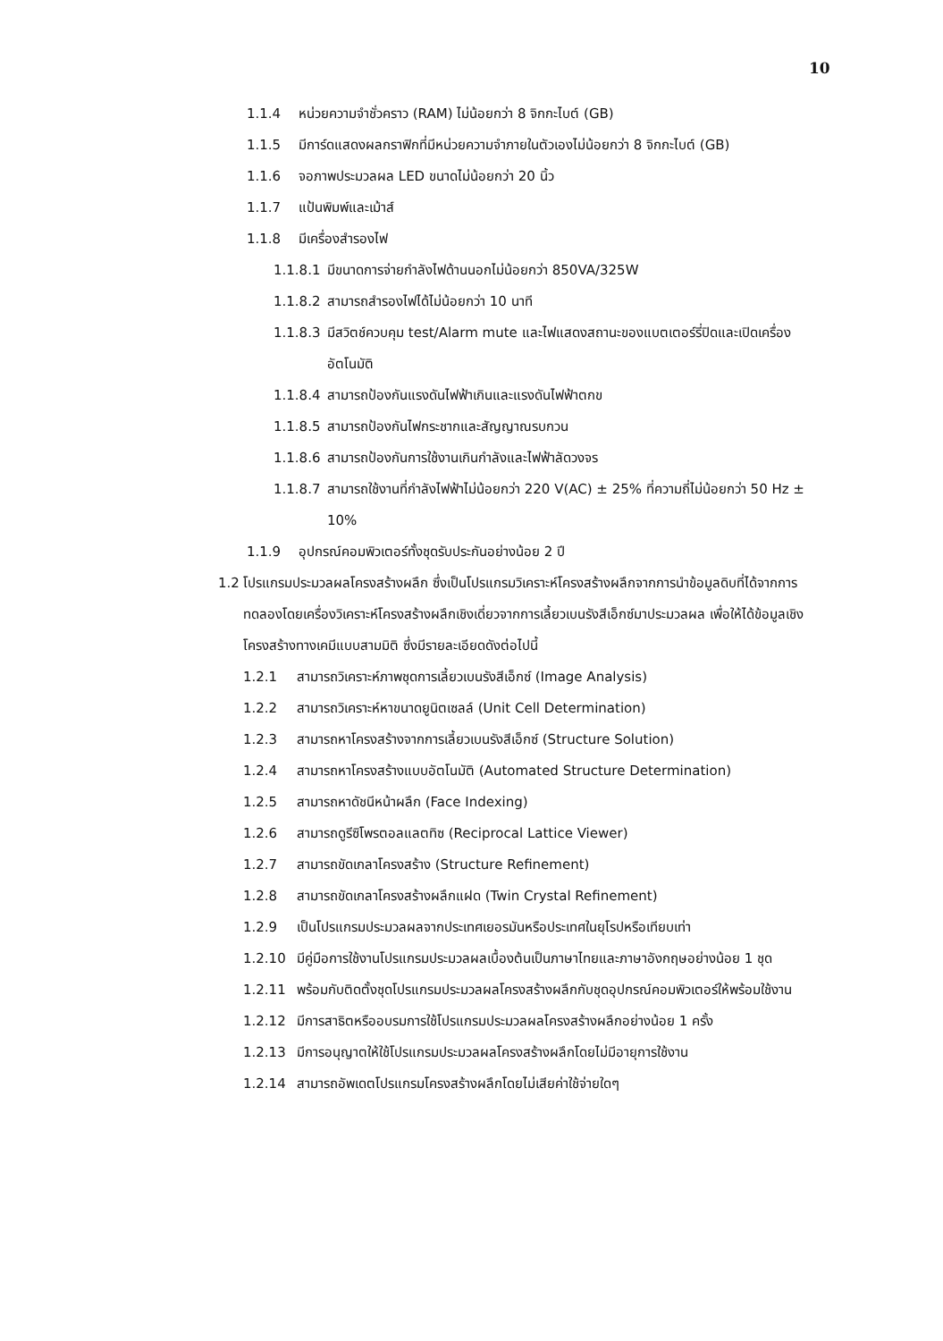10
1.1.4 หน่วยความจำชั่วคราว (RAM) ไม่น้อยกว่า 8 จิกกะไบต์ (GB)
1.1.5 มีการ์ดแสดงผลกราฟิกที่มีหน่วยความจำภายในตัวเองไม่น้อยกว่า 8 จิกกะไบต์ (GB)
1.1.6 จอภาพประมวลผล LED ขนาดไม่น้อยกว่า 20 นิ้ว
1.1.7 แป้นพิมพ์และเม้าส์
1.1.8 มีเครื่องสำรองไฟ
1.1.8.1 มีขนาดการจ่ายกำลังไฟด้านนอกไม่น้อยกว่า 850VA/325W
1.1.8.2 สามารถสำรองไฟได้ไม่น้อยกว่า 10 นาที
1.1.8.3 มีสวิตช์ควบคุม test/Alarm mute และไฟแสดงสถานะของแบตเตอร์รี่ปิดและเปิดเครื่องอัตโนมัติ
1.1.8.4 สามารถป้องกันแรงดันไฟฟ้าเกินและแรงดันไฟฟ้าตกข
1.1.8.5 สามารถป้องกันไฟกระชากและสัญญาณรบกวน
1.1.8.6 สามารถป้องกันการใช้งานเกินกำลังและไฟฟ้าลัดวงจร
1.1.8.7 สามารถใช้งานที่กำลังไฟฟ้าไม่น้อยกว่า 220 V(AC) ± 25% ที่ความถี่ไม่น้อยกว่า 50 Hz ± 10%
1.1.9 อุปกรณ์คอมพิวเตอร์ทั้งชุดรับประกันอย่างน้อย 2 ปี
1.2 โปรแกรมประมวลผลโครงสร้างผลึก ซึ่งเป็นโปรแกรมวิเคราะห์โครงสร้างผลึกจากการนำข้อมูลดิบที่ได้จากการทดลองโดยเครื่องวิเคราะห์โครงสร้างผลึกเชิงเดี่ยวจากการเลี้ยวเบนรังสีเอ็กซ์มาประมวลผล เพื่อให้ได้ข้อมูลเชิงโครงสร้างทางเคมีแบบสามมิติ ซึ่งมีรายละเอียดดังต่อไปนี้
1.2.1 สามารถวิเคราะห์ภาพชุดการเลี้ยวเบนรังสีเอ็กซ์ (Image Analysis)
1.2.2 สามารถวิเคราะห์หาขนาดยูนิตเซลล์ (Unit Cell Determination)
1.2.3 สามารถหาโครงสร้างจากการเลี้ยวเบนรังสีเอ็กซ์ (Structure Solution)
1.2.4 สามารถหาโครงสร้างแบบอัตโนมัติ (Automated Structure Determination)
1.2.5 สามารถหาดัชนีหน้าผลึก (Face Indexing)
1.2.6 สามารถดูรีซิโพรตอลแลตทิซ (Reciprocal Lattice Viewer)
1.2.7 สามารถขัดเกลาโครงสร้าง (Structure Refinement)
1.2.8 สามารถขัดเกลาโครงสร้างผลึกแฝด (Twin Crystal Refinement)
1.2.9 เป็นโปรแกรมประมวลผลจากประเทศเยอรมันหรือประเทศในยุโรปหรือเทียบเท่า
1.2.10 มีคู่มือการใช้งานโปรแกรมประมวลผลเบื้องต้นเป็นภาษาไทยและภาษาอังกฤษอย่างน้อย 1 ชุด
1.2.11 พร้อมกับติดตั้งชุดโปรแกรมประมวลผลโครงสร้างผลึกกับชุดอุปกรณ์คอมพิวเตอร์ให้พร้อมใช้งาน
1.2.12 มีการสาธิตหรืออบรมการใช้โปรแกรมประมวลผลโครงสร้างผลึกอย่างน้อย 1 ครั้ง
1.2.13 มีการอนุญาตให้ใช้โปรแกรมประมวลผลโครงสร้างผลึกโดยไม่มีอายุการใช้งาน
1.2.14 สามารถอัพเดตโปรแกรมโครงสร้างผลึกโดยไม่เสียค่าใช้จ่ายใดๆ